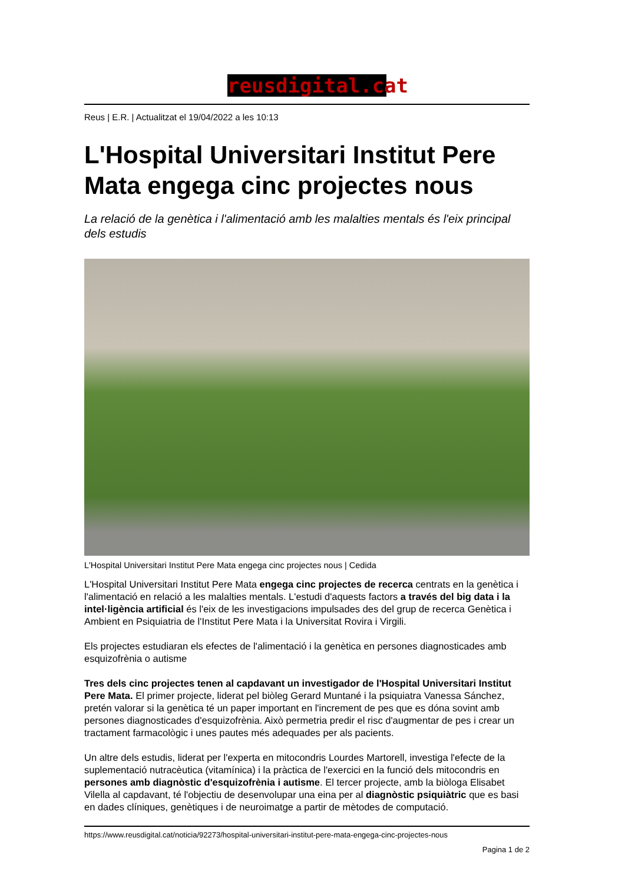reusdigital.cat
Reus | E.R. | Actualitzat el 19/04/2022 a les 10:13
L'Hospital Universitari Institut Pere Mata engega cinc projectes nous
La relació de la genètica i l'alimentació amb les malalties mentals és l'eix principal dels estudis
L'Hospital Universitari Institut Pere Mata engega cinc projectes nous | Cedida
L'Hospital Universitari Institut Pere Mata engega cinc projectes de recerca centrats en la genètica i l'alimentació en relació a les malalties mentals. L'estudi d'aquests factors a través del big data i la intel·ligència artificial és l'eix de les investigacions impulsades des del grup de recerca Genètica i Ambient en Psiquiatria de l'Institut Pere Mata i la Universitat Rovira i Virgili.
Els projectes estudiaran els efectes de l'alimentació i la genètica en persones diagnosticades amb esquizofrènia o autisme
Tres dels cinc projectes tenen al capdavant un investigador de l'Hospital Universitari Institut Pere Mata. El primer projecte, liderat pel biòleg Gerard Muntané i la psiquiatra Vanessa Sánchez, pretén valorar si la genètica té un paper important en l'increment de pes que es dóna sovint amb persones diagnosticades d'esquizofrènia. Això permetria predir el risc d'augmentar de pes i crear un tractament farmacològic i unes pautes més adequades per als pacients.
Un altre dels estudis, liderat per l'experta en mitocondris Lourdes Martorell, investiga l'efecte de la suplementació nutracèutica (vitamínica) i la pràctica de l'exercici en la funció dels mitocondris en persones amb diagnòstic d'esquizofrènia i autisme. El tercer projecte, amb la biòloga Elisabet Vilella al capdavant, té l'objectiu de desenvolupar una eina per al diagnòstic psiquiàtric que es basi en dades clíniques, genètiques i de neuroimatge a partir de mètodes de computació.
https://www.reusdigital.cat/noticia/92273/hospital-universitari-institut-pere-mata-engega-cinc-projectes-nous
Pagina 1 de 2